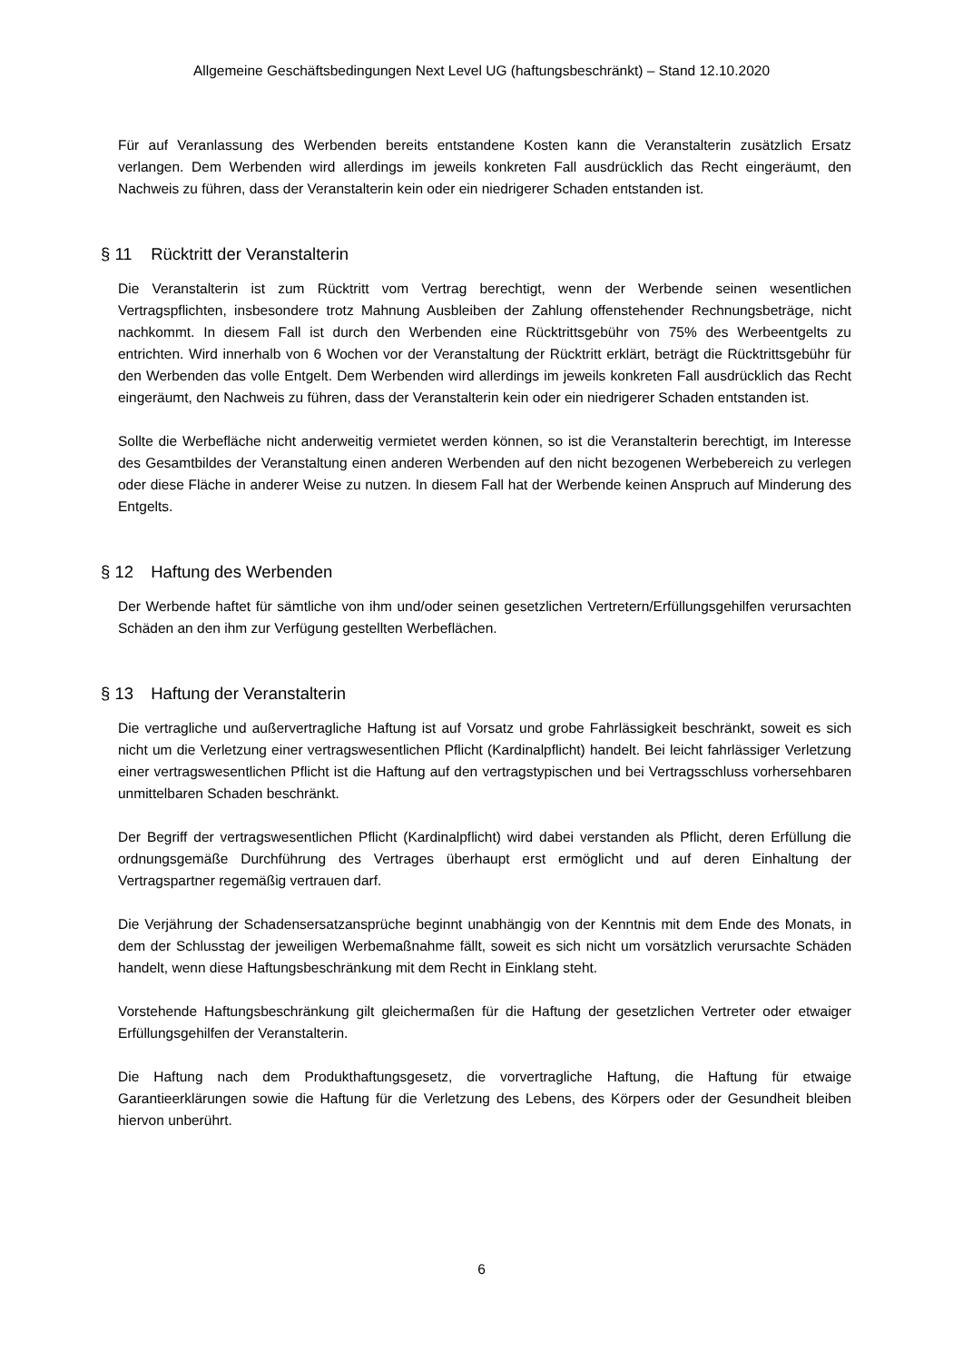Allgemeine Geschäftsbedingungen Next Level UG (haftungsbeschränkt) – Stand 12.10.2020
Für auf Veranlassung des Werbenden bereits entstandene Kosten kann die Veranstalterin zusätzlich Ersatz verlangen. Dem Werbenden wird allerdings im jeweils konkreten Fall ausdrücklich das Recht eingeräumt, den Nachweis zu führen, dass der Veranstalterin kein oder ein niedrigerer Schaden entstanden ist.
§ 11 Rücktritt der Veranstalterin
Die Veranstalterin ist zum Rücktritt vom Vertrag berechtigt, wenn der Werbende seinen wesentlichen Vertragspflichten, insbesondere trotz Mahnung Ausbleiben der Zahlung offenstehender Rechnungsbeträge, nicht nachkommt. In diesem Fall ist durch den Werbenden eine Rücktrittsgebühr von 75% des Werbeentgelts zu entrichten. Wird innerhalb von 6 Wochen vor der Veranstaltung der Rücktritt erklärt, beträgt die Rücktrittsgebühr für den Werbenden das volle Entgelt. Dem Werbenden wird allerdings im jeweils konkreten Fall ausdrücklich das Recht eingeräumt, den Nachweis zu führen, dass der Veranstalterin kein oder ein niedrigerer Schaden entstanden ist.
Sollte die Werbefläche nicht anderweitig vermietet werden können, so ist die Veranstalterin berechtigt, im Interesse des Gesamtbildes der Veranstaltung einen anderen Werbenden auf den nicht bezogenen Werbebereich zu verlegen oder diese Fläche in anderer Weise zu nutzen. In diesem Fall hat der Werbende keinen Anspruch auf Minderung des Entgelts.
§ 12 Haftung des Werbenden
Der Werbende haftet für sämtliche von ihm und/oder seinen gesetzlichen Vertretern/Erfüllungsgehilfen verursachten Schäden an den ihm zur Verfügung gestellten Werbeflächen.
§ 13 Haftung der Veranstalterin
Die vertragliche und außervertragliche Haftung ist auf Vorsatz und grobe Fahrlässigkeit beschränkt, soweit es sich nicht um die Verletzung einer vertragswesentlichen Pflicht (Kardinalpflicht) handelt. Bei leicht fahrlässiger Verletzung einer vertragswesentlichen Pflicht ist die Haftung auf den vertragstypischen und bei Vertragsschluss vorhersehbaren unmittelbaren Schaden beschränkt.
Der Begriff der vertragswesentlichen Pflicht (Kardinalpflicht) wird dabei verstanden als Pflicht, deren Erfüllung die ordnungsgemäße Durchführung des Vertrages überhaupt erst ermöglicht und auf deren Einhaltung der Vertragspartner regemäßig vertrauen darf.
Die Verjährung der Schadensersatzansprüche beginnt unabhängig von der Kenntnis mit dem Ende des Monats, in dem der Schlusstag der jeweiligen Werbemaßnahme fällt, soweit es sich nicht um vorsätzlich verursachte Schäden handelt, wenn diese Haftungsbeschränkung mit dem Recht in Einklang steht.
Vorstehende Haftungsbeschränkung gilt gleichermaßen für die Haftung der gesetzlichen Vertreter oder etwaiger Erfüllungsgehilfen der Veranstalterin.
Die Haftung nach dem Produkthaftungsgesetz, die vorvertragliche Haftung, die Haftung für etwaige Garantieerklärungen sowie die Haftung für die Verletzung des Lebens, des Körpers oder der Gesundheit bleiben hiervon unberührt.
6